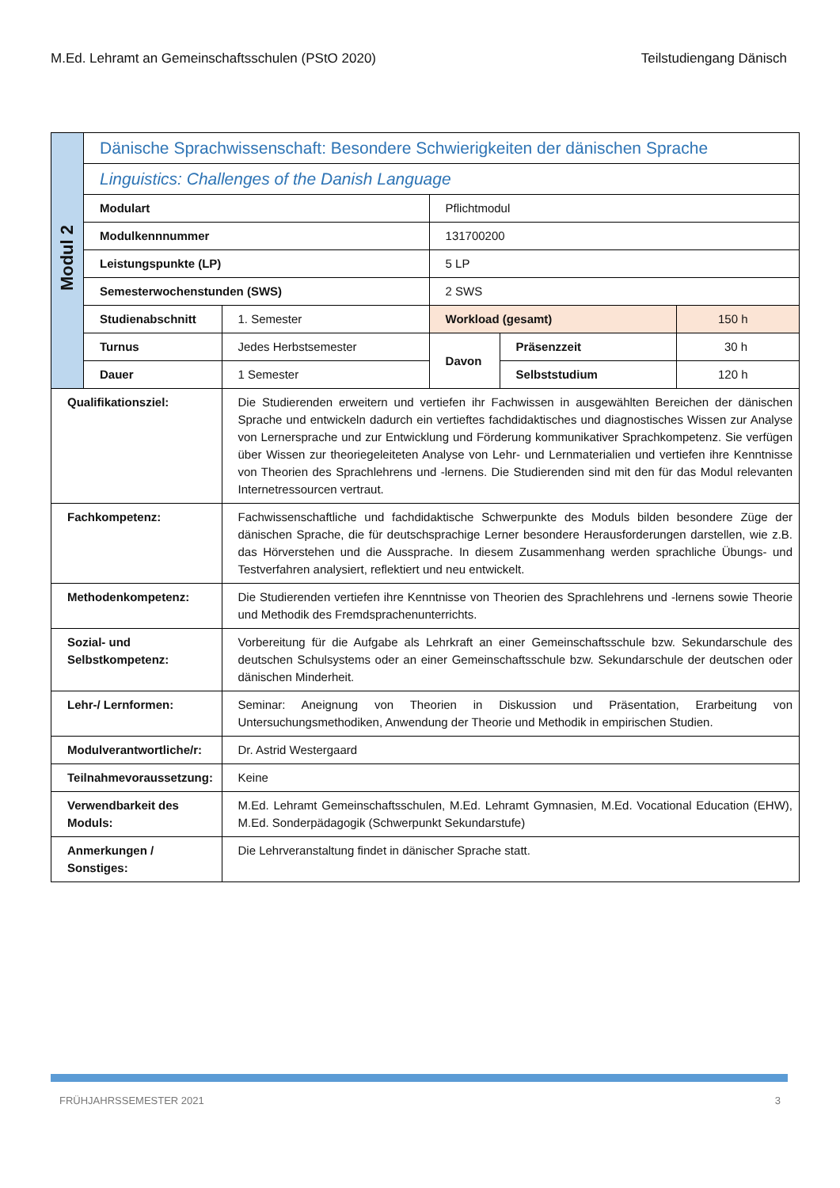M.Ed. Lehramt an Gemeinschaftsschulen (PStO 2020) Teilstudiengang Dänisch
| Modul 2 | Dänische Sprachwissenschaft: Besondere Schwierigkeiten der dänischen Sprache | | | | |
| | Linguistics: Challenges of the Danish Language | | | | |
| | Modulart | | Pflichtmodul | | |
| | Modulkennnummer | | 131700200 | | |
| | Leistungspunkte (LP) | | 5 LP | | |
| | Semesterwochenstunden (SWS) | | 2 SWS | | |
| | Studienabschnitt | 1. Semester | Workload (gesamt) | | 150 h |
| | Turnus | Jedes Herbstsemester | Davon | Präsenzzeit | 30 h |
| | Dauer | 1 Semester | | Selbststudium | 120 h |
| Qualifikationsziel: | | Die Studierenden erweitern und vertiefen ihr Fachwissen in ausgewählten Bereichen der dänischen Sprache und entwickeln dadurch ein vertieftes fachdidaktisches und diagnostisches Wissen zur Analyse von Lernersprache und zur Entwicklung und Förderung kommunikativer Sprachkompetenz. Sie verfügen über Wissen zur theoriegeleiteten Analyse von Lehr- und Lernmaterialien und vertiefen ihre Kenntnisse von Theorien des Sprachlehrens und -lernens. Die Studierenden sind mit den für das Modul relevanten Internetressourcen vertraut. | | | |
| Fachkompetenz: | | Fachwissenschaftliche und fachdidaktische Schwerpunkte des Moduls bilden besondere Züge der dänischen Sprache, die für deutschsprachige Lerner besondere Herausforderungen darstellen, wie z.B. das Hörverstehen und die Aussprache. In diesem Zusammenhang werden sprachliche Übungs- und Testverfahren analysiert, reflektiert und neu entwickelt. | | | |
| Methodenkompetenz: | | Die Studierenden vertiefen ihre Kenntnisse von Theorien des Sprachlehrens und -lernens sowie Theorie und Methodik des Fremdsprachenunterrichts. | | | |
| Sozial- und Selbstkompetenz: | | Vorbereitung für die Aufgabe als Lehrkraft an einer Gemeinschaftsschule bzw. Sekundarschule des deutschen Schulsystems oder an einer Gemeinschaftsschule bzw. Sekundarschule der deutschen oder dänischen Minderheit. | | | |
| Lehr-/ Lernformen: | | Seminar: Aneignung von Theorien in Diskussion und Präsentation, Erarbeitung von Untersuchungsmethodiken, Anwendung der Theorie und Methodik in empirischen Studien. | | | |
| Modulverantwortliche/r: | | Dr. Astrid Westergaard | | | |
| Teilnahmevoraussetzung: | | Keine | | | |
| Verwendbarkeit des Moduls: | | M.Ed. Lehramt Gemeinschaftsschulen, M.Ed. Lehramt Gymnasien, M.Ed. Vocational Education (EHW), M.Ed. Sonderpädagogik (Schwerpunkt Sekundarstufe) | | | |
| Anmerkungen / Sonstiges: | | Die Lehrveranstaltung findet in dänischer Sprache statt. | | | |
FRÜHJAHRSSEMESTER 2021 3